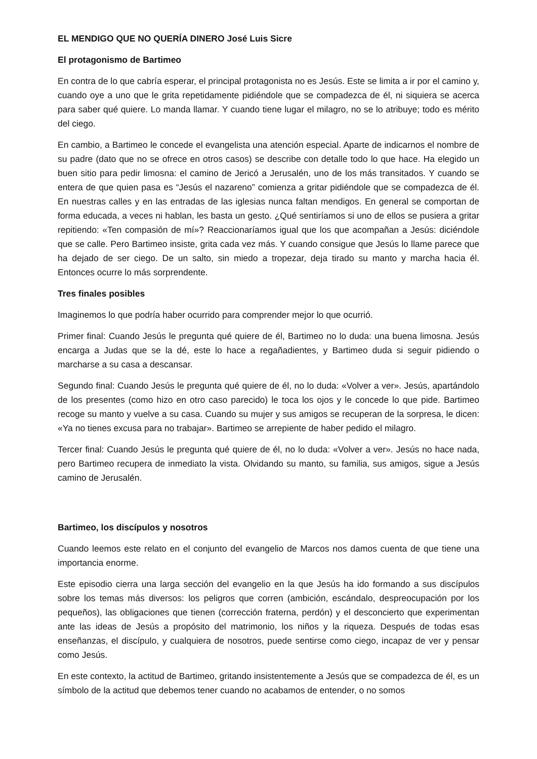EL MENDIGO QUE NO QUERÍA DINERO José Luis Sicre
El protagonismo de Bartimeo
En contra de lo que cabría esperar, el principal protagonista no es Jesús. Este se limita a ir por el camino y, cuando oye a uno que le grita repetidamente pidiéndole que se compadezca de él, ni siquiera se acerca para saber qué quiere. Lo manda llamar. Y cuando tiene lugar el milagro, no se lo atribuye; todo es mérito del ciego.
En cambio, a Bartimeo le concede el evangelista una atención especial. Aparte de indicarnos el nombre de su padre (dato que no se ofrece en otros casos) se describe con detalle todo lo que hace. Ha elegido un buen sitio para pedir limosna: el camino de Jericó a Jerusalén, uno de los más transitados. Y cuando se entera de que quien pasa es “Jesús el nazareno” comienza a gritar pidiéndole que se compadezca de él. En nuestras calles y en las entradas de las iglesias nunca faltan mendigos. En general se comportan de forma educada, a veces ni hablan, les basta un gesto. ¿Qué sentiríamos si uno de ellos se pusiera a gritar repitiendo: «Ten compasión de mí»? Reaccionaríamos igual que los que acompañan a Jesús: diciéndole que se calle. Pero Bartimeo insiste, grita cada vez más. Y cuando consigue que Jesús lo llame parece que ha dejado de ser ciego. De un salto, sin miedo a tropezar, deja tirado su manto y marcha hacia él. Entonces ocurre lo más sorprendente.
Tres finales posibles
Imaginemos lo que podría haber ocurrido para comprender mejor lo que ocurrió.
Primer final: Cuando Jesús le pregunta qué quiere de él, Bartimeo no lo duda: una buena limosna. Jesús encarga a Judas que se la dé, este lo hace a regañadientes, y Bartimeo duda si seguir pidiendo o marcharse a su casa a descansar.
Segundo final: Cuando Jesús le pregunta qué quiere de él, no lo duda: «Volver a ver». Jesús, apartándolo de los presentes (como hizo en otro caso parecido) le toca los ojos y le concede lo que pide. Bartimeo recoge su manto y vuelve a su casa. Cuando su mujer y sus amigos se recuperan de la sorpresa, le dicen: «Ya no tienes excusa para no trabajar». Bartimeo se arrepiente de haber pedido el milagro.
Tercer final: Cuando Jesús le pregunta qué quiere de él, no lo duda: «Volver a ver». Jesús no hace nada, pero Bartimeo recupera de inmediato la vista. Olvidando su manto, su familia, sus amigos, sigue a Jesús camino de Jerusalén.
Bartimeo, los discípulos y nosotros
Cuando leemos este relato en el conjunto del evangelio de Marcos nos damos cuenta de que tiene una importancia enorme.
Este episodio cierra una larga sección del evangelio en la que Jesús ha ido formando a sus discípulos sobre los temas más diversos: los peligros que corren (ambición, escándalo, despreocupación por los pequeños), las obligaciones que tienen (corrección fraterna, perdón) y el desconcierto que experimentan ante las ideas de Jesús a propósito del matrimonio, los niños y la riqueza. Después de todas esas enseñanzas, el discípulo, y cualquiera de nosotros, puede sentirse como ciego, incapaz de ver y pensar como Jesús.
En este contexto, la actitud de Bartimeo, gritando insistentemente a Jesús que se compadezca de él, es un símbolo de la actitud que debemos tener cuando no acabamos de entender, o no somos